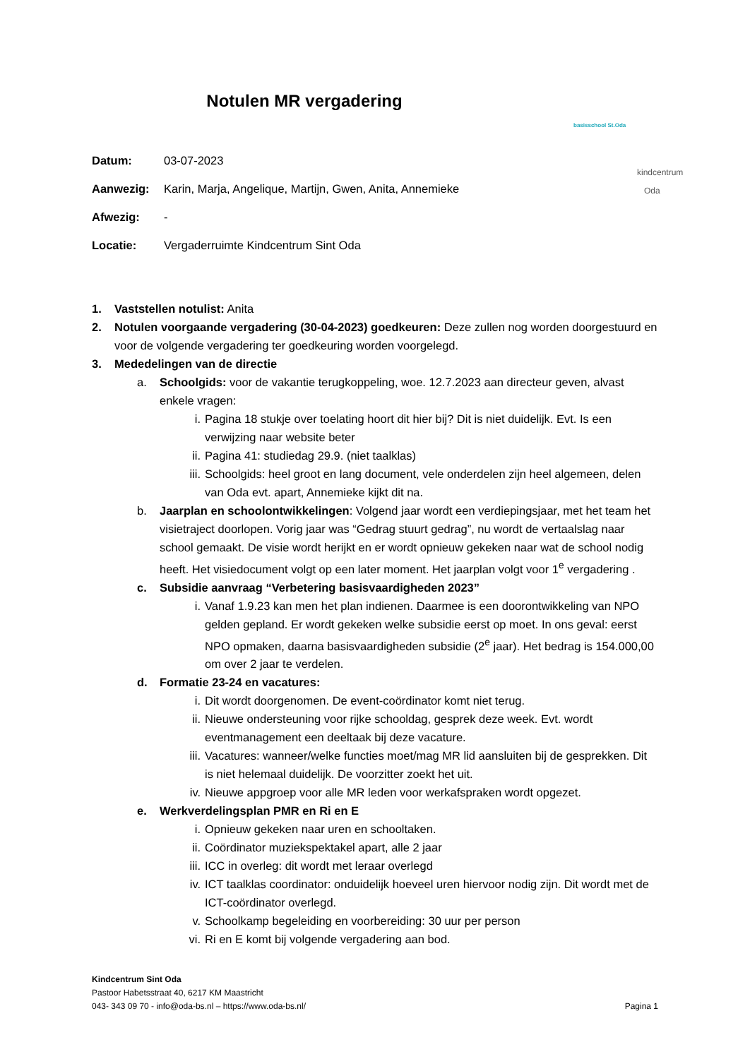basisschool St.Oda
kindcentrum
Oda
Notulen MR vergadering
Datum: 03-07-2023
Aanwezig: Karin, Marja, Angelique, Martijn, Gwen, Anita, Annemieke
Afwezig: -
Locatie: Vergaderruimte Kindcentrum Sint Oda
1. Vaststellen notulist: Anita
2. Notulen voorgaande vergadering (30-04-2023) goedkeuren: Deze zullen nog worden doorgestuurd en voor de volgende vergadering ter goedkeuring worden voorgelegd.
3. Mededelingen van de directie
a. Schoolgids: voor de vakantie terugkoppeling, woe. 12.7.2023 aan directeur geven, alvast enkele vragen:
i. Pagina 18 stukje over toelating hoort dit hier bij? Dit is niet duidelijk. Evt. Is een verwijzing naar website beter
ii. Pagina 41: studiedag 29.9. (niet taalklas)
iii. Schoolgids: heel groot en lang document, vele onderdelen zijn heel algemeen, delen van Oda evt. apart, Annemieke kijkt dit na.
b. Jaarplan en schoolontwikkelingen: Volgend jaar wordt een verdiepingsjaar, met het team het visietraject doorlopen. Vorig jaar was “Gedrag stuurt gedrag”, nu wordt de vertaalslag naar school gemaakt. De visie wordt herijkt en er wordt opnieuw gekeken naar wat de school nodig heeft. Het visiedocument volgt op een later moment. Het jaarplan volgt voor 1<sup>e</sup> vergadering .
c. Subsidie aanvraag “Verbetering basisvaardigheden 2023”
i. Vanaf 1.9.23 kan men het plan indienen. Daarmee is een doorontwikkeling van NPO gelden gepland. Er wordt gekeken welke subsidie eerst op moet. In ons geval: eerst NPO opmaken, daarna basisvaardigheden subsidie (2<sup>e</sup> jaar). Het bedrag is 154.000,00 om over 2 jaar te verdelen.
d. Formatie 23-24 en vacatures:
i. Dit wordt doorgenomen. De event-coördinator komt niet terug.
ii. Nieuwe ondersteuning voor rijke schooldag, gesprek deze week. Evt. wordt eventmanagement een deeltaak bij deze vacature.
iii. Vacatures: wanneer/welke functies moet/mag MR lid aansluiten bij de gesprekken. Dit is niet helemaal duidelijk. De voorzitter zoekt het uit.
iv. Nieuwe appgroep voor alle MR leden voor werkafspraken wordt opgezet.
e. Werkverdelingsplan PMR en Ri en E
i. Opnieuw gekeken naar uren en schooltaken.
ii. Coördinator muziekspektakel apart, alle 2 jaar
iii. ICC in overleg: dit wordt met leraar overlegd
iv. ICT taalklas coordinator: onduidelijk hoeveel uren hiervoor nodig zijn. Dit wordt met de ICT-coördinator overlegd.
v. Schoolkamp begeleiding en voorbereiding: 30 uur per person
vi. Ri en E komt bij volgende vergadering aan bod.
Kindcentrum Sint Oda
Pastoor Habetsstraat 40, 6217 KM Maastricht
043- 343 09 70 - info@oda-bs.nl – https://www.oda-bs.nl/ Pagina 1